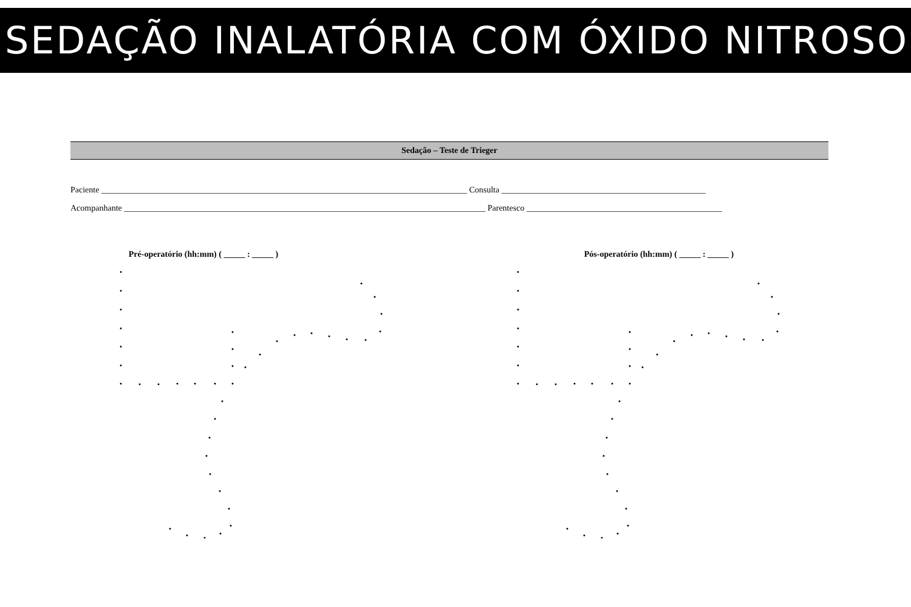SEDAÇÃO INALATÓRIA COM ÓXIDO NITROSO
Sedação – Teste de Trieger
Paciente ______________________________________________________________________________________ Consulta ________________________________________________
Acompanhante _____________________________________________________________________________________ Parentesco ______________________________________________
Pré-operatório (hh:mm) ( _____ : _____ ) Pós-operatório (hh:mm) ( _____ : _____ )